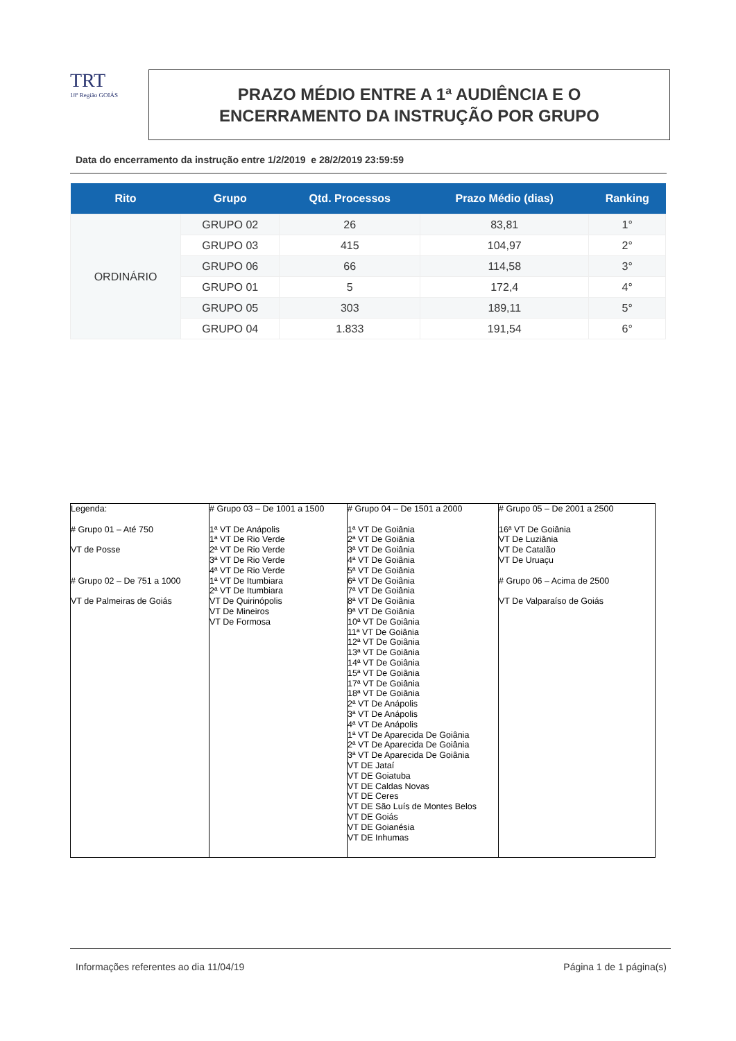TRT
18ª Região GOIÁS
PRAZO MÉDIO ENTRE A 1ª AUDIÊNCIA E O
ENCERRAMENTO DA INSTRUÇÃO POR GRUPO
Data do encerramento da instrução entre 1/2/2019 e 28/2/2019 23:59:59
| Rito | Grupo | Qtd. Processos | Prazo Médio (dias) | Ranking |
| --- | --- | --- | --- | --- |
| ORDINÁRIO | GRUPO 02 | 26 | 83,81 | 1° |
| | GRUPO 03 | 415 | 104,97 | 2° |
| | GRUPO 06 | 66 | 114,58 | 3° |
| | GRUPO 01 | 5 | 172,4 | 4° |
| | GRUPO 05 | 303 | 189,11 | 5° |
| | GRUPO 04 | 1.833 | 191,54 | 6° |
| Legenda: # Grupo 01 – Até 750 VT de Posse # Grupo 02 – De 751 a 1000 VT de Palmeiras de Goiás | # Grupo 03 – De 1001 a 1500 1ª VT De Anápolis 1ª VT De Rio Verde 2ª VT De Rio Verde 3ª VT De Rio Verde 4ª VT De Rio Verde 1ª VT De Itumbiara 2ª VT De Itumbiara VT De Quirinópolis VT De Mineiros VT De Formosa | # Grupo 04 – De 1501 a 2000 1ª VT De Goiânia 2ª VT De Goiânia 3ª VT De Goiânia 4ª VT De Goiânia 5ª VT De Goiânia 6ª VT De Goiânia 7ª VT De Goiânia 8ª VT De Goiânia 9ª VT De Goiânia 10ª VT De Goiânia 11ª VT De Goiânia 12ª VT De Goiânia 13ª VT De Goiânia 14ª VT De Goiânia 15ª VT De Goiânia 17ª VT De Goiânia 18ª VT De Goiânia 2ª VT De Anápolis 3ª VT De Anápolis 4ª VT De Anápolis 1ª VT De Aparecida De Goiânia 2ª VT De Aparecida De Goiânia 3ª VT De Aparecida De Goiânia VT DE Jataí VT DE Goiatuba VT DE Caldas Novas VT DE Ceres VT DE São Luís de Montes Belos VT DE Goiás VT DE Goianésia VT DE Inhumas | # Grupo 05 – De 2001 a 2500 16ª VT De Goiânia VT De Luziânia VT De Catalão VT De Uruaçu # Grupo 06 – Acima de 2500 VT De Valparaíso de Goiás |
Informações referentes ao dia 11/04/19 Página 1 de 1 página(s)